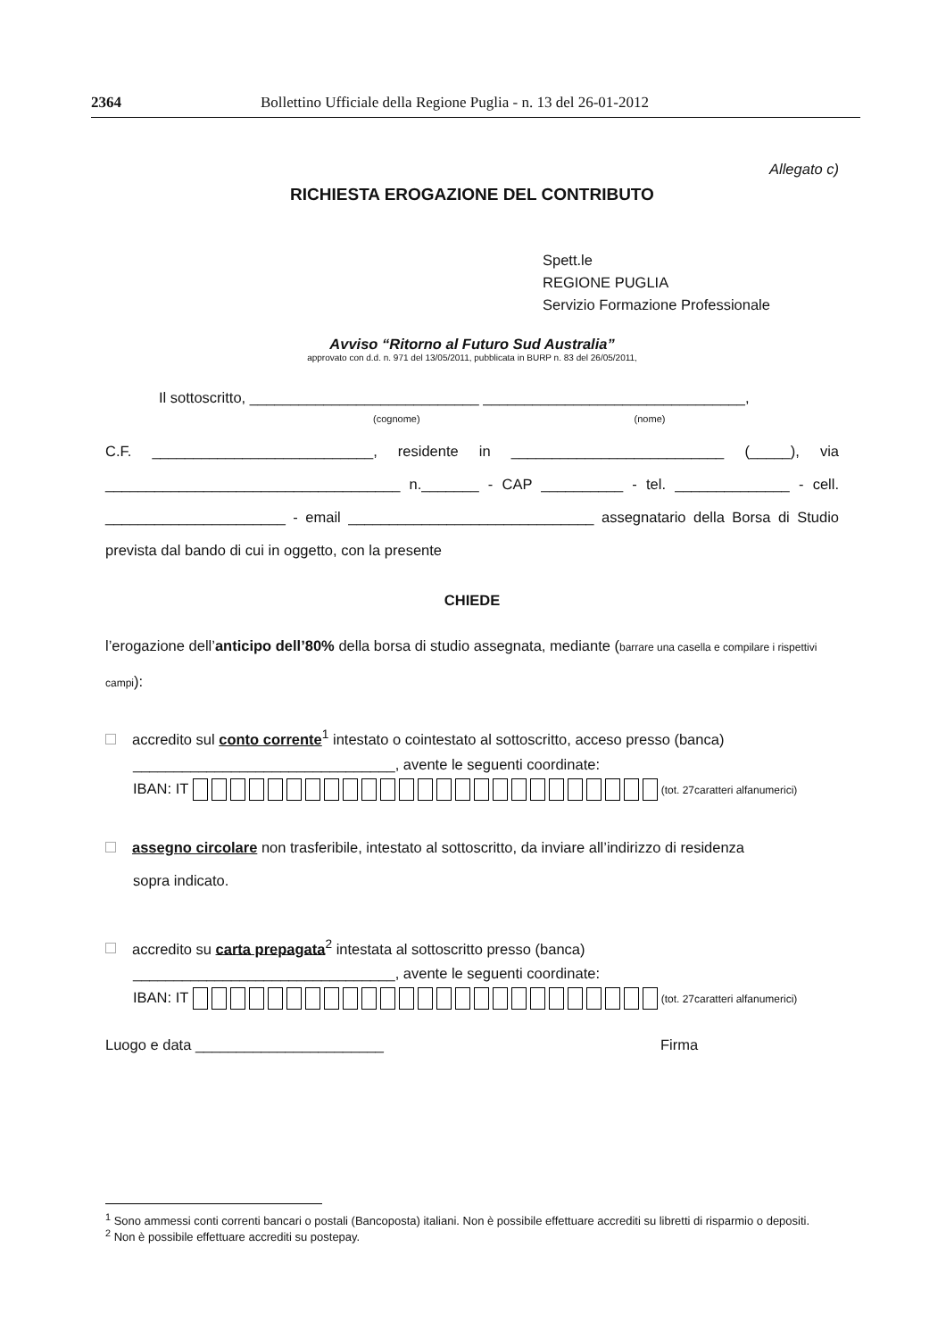2364 Bollettino Ufficiale della Regione Puglia - n. 13 del 26-01-2012
Allegato c)
RICHIESTA EROGAZIONE DEL CONTRIBUTO
Spett.le
REGIONE PUGLIA
Servizio Formazione Professionale
Avviso “Ritorno al Futuro Sud Australia”
approvato con d.d. n. 971 del 13/05/2011, pubblicata in BURP n. 83 del 26/05/2011,
Il sottoscritto, ____________________________ ________________________________,
(cognome) (nome)
C.F. ___________________________, residente in __________________________ (_____), via ____________________________________ n._______ - CAP __________ - tel. ______________ - cell. ______________________ - email ______________________________ assegnatario della Borsa di Studio prevista dal bando di cui in oggetto, con la presente
CHIEDE
l’erogazione dell’anticipo dell’80% della borsa di studio assegnata, mediante (barrare una casella e compilare i rispettivi campi):
accredito sul conto corrente<sup>1</sup> intestato o cointestato al sottoscritto, acceso presso (banca)
________________________________, avente le seguenti coordinate:
IBAN: IT (tot. 27caratteri alfanumerici)
assegno circolare non trasferibile, intestato al sottoscritto, da inviare all’indirizzo di residenza
sopra indicato.
accredito su carta prepagata<sup>2</sup> intestata al sottoscritto presso (banca)
________________________________, avente le seguenti coordinate:
IBAN: IT (tot. 27caratteri alfanumerici)
Luogo e data _______________________ Firma
<sup>1</sup> Sono ammessi conti correnti bancari o postali (Bancoposta) italiani. Non è possibile effettuare accrediti su libretti di risparmio o depositi.
<sup>2</sup> Non è possibile effettuare accrediti su postepay.